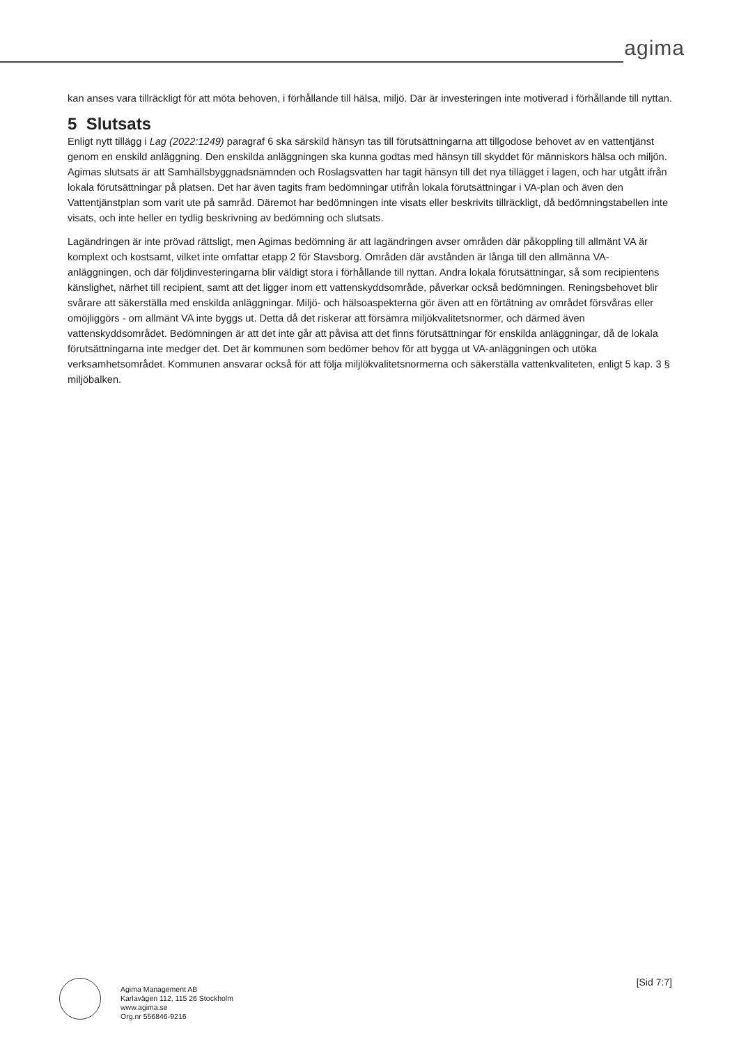agima
kan anses vara tillräckligt för att möta behoven, i förhållande till hälsa, miljö. Där är investeringen inte motiverad i förhållande till nyttan.
5 Slutsats
Enligt nytt tillägg i Lag (2022:1249) paragraf 6 ska särskild hänsyn tas till förutsättningarna att tillgodose behovet av en vattentjänst genom en enskild anläggning. Den enskilda anläggningen ska kunna godtas med hänsyn till skyddet för människors hälsa och miljön. Agimas slutsats är att Samhällsbyggnadsnämnden och Roslagsvatten har tagit hänsyn till det nya tillägget i lagen, och har utgått ifrån lokala förutsättningar på platsen. Det har även tagits fram bedömningar utifrån lokala förutsättningar i VA-plan och även den Vattentjänstplan som varit ute på samråd. Däremot har bedömningen inte visats eller beskrivits tillräckligt, då bedömningstabellen inte visats, och inte heller en tydlig beskrivning av bedömning och slutsats.
Lagändringen är inte prövad rättsligt, men Agimas bedömning är att lagändringen avser områden där påkoppling till allmänt VA är komplext och kostsamt, vilket inte omfattar etapp 2 för Stavsborg. Områden där avstånden är långa till den allmänna VA-anläggningen, och där följdinvesteringarna blir väldigt stora i förhållande till nyttan. Andra lokala förutsättningar, så som recipientens känslighet, närhet till recipient, samt att det ligger inom ett vattenskyddsområde, påverkar också bedömningen. Reningsbehovet blir svårare att säkerställa med enskilda anläggningar. Miljö- och hälsoaspekterna gör även att en förtätning av området försvåras eller omöjliggörs - om allmänt VA inte byggs ut. Detta då det riskerar att försämra miljökvalitetsnormer, och därmed även vattenskyddsområdet. Bedömningen är att det inte går att påvisa att det finns förutsättningar för enskilda anläggningar, då de lokala förutsättningarna inte medger det. Det är kommunen som bedömer behov för att bygga ut VA-anläggningen och utöka verksamhetsområdet. Kommunen ansvarar också för att följa miljlökvalitetsnormerna och säkerställa vattenkvaliteten, enligt 5 kap. 3 § miljöbalken.
Agima Management AB
Karlavägen 112, 115 26 Stockholm
www.agima.se
Org.nr 556846-9216
[Sid 7:7]